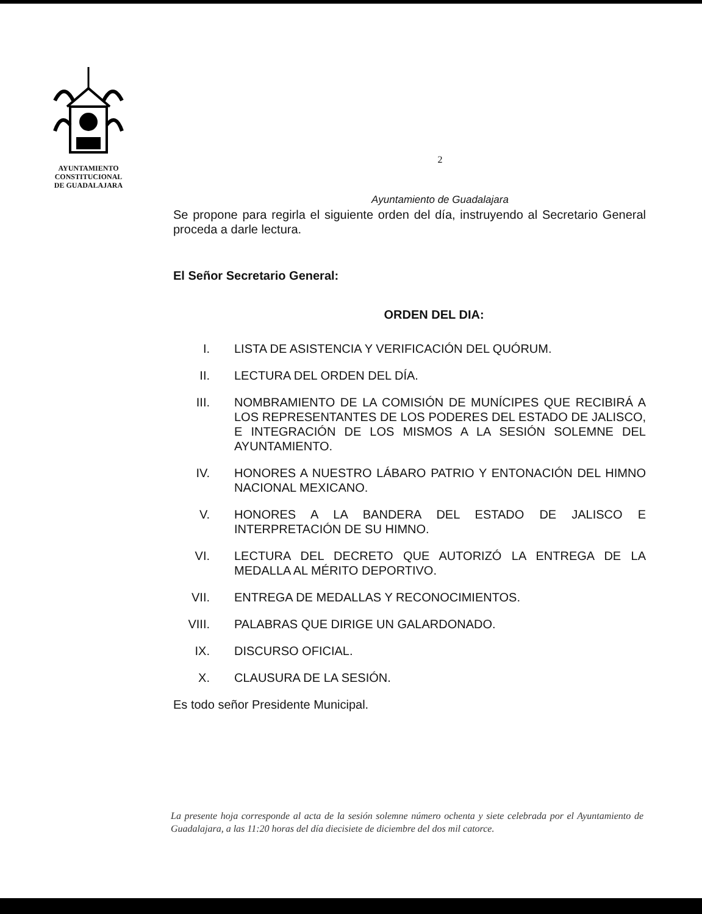AYUNTAMIENTO
CONSTITUCIONAL
DE GUADALAJARA
2
Ayuntamiento de Guadalajara
Se propone para regirla el siguiente orden del día, instruyendo al Secretario General proceda a darle lectura.
El Señor Secretario General:
ORDEN DEL DIA:
I. LISTA DE ASISTENCIA Y VERIFICACIÓN DEL QUÓRUM.
II. LECTURA DEL ORDEN DEL DÍA.
III. NOMBRAMIENTO DE LA COMISIÓN DE MUNÍCIPES QUE RECIBIRÁ A LOS REPRESENTANTES DE LOS PODERES DEL ESTADO DE JALISCO, E INTEGRACIÓN DE LOS MISMOS A LA SESIÓN SOLEMNE DEL AYUNTAMIENTO.
IV. HONORES A NUESTRO LÁBARO PATRIO Y ENTONACIÓN DEL HIMNO NACIONAL MEXICANO.
V. HONORES A LA BANDERA DEL ESTADO DE JALISCO E INTERPRETACIÓN DE SU HIMNO.
VI. LECTURA DEL DECRETO QUE AUTORIZÓ LA ENTREGA DE LA MEDALLA AL MÉRITO DEPORTIVO.
VII. ENTREGA DE MEDALLAS Y RECONOCIMIENTOS.
VIII. PALABRAS QUE DIRIGE UN GALARDONADO.
IX. DISCURSO OFICIAL.
X. CLAUSURA DE LA SESIÓN.
Es todo señor Presidente Municipal.
La presente hoja corresponde al acta de la sesión solemne número ochenta y siete celebrada por el Ayuntamiento de Guadalajara, a las 11:20 horas del día diecisiete de diciembre del dos mil catorce.